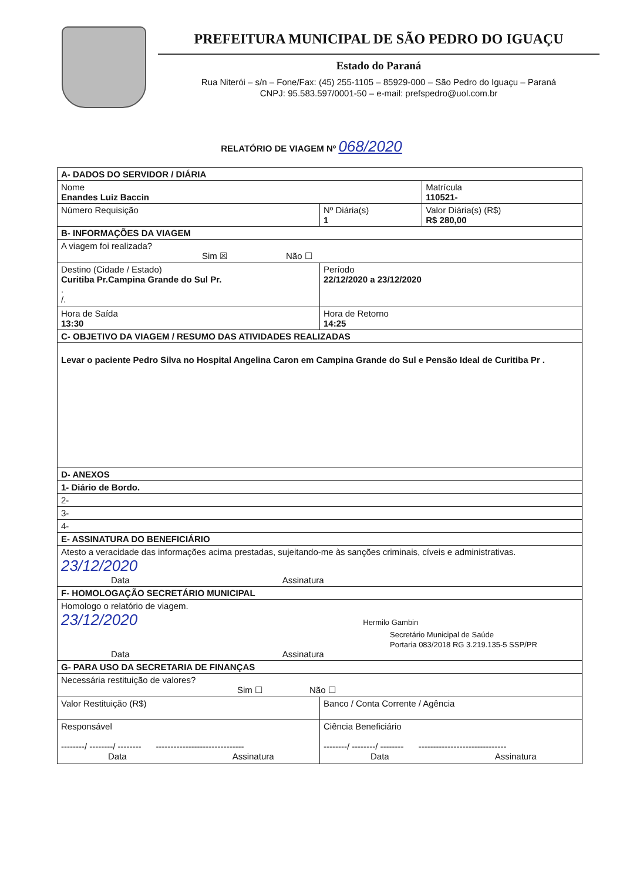PREFEITURA MUNICIPAL DE SÃO PEDRO DO IGUAÇU
Estado do Paraná
Rua Niterói – s/n – Fone/Fax: (45) 255-1105 – 85929-000 – São Pedro do Iguaçu – Paraná
CNPJ: 95.583.597/0001-50 – e-mail: prefspedro@uol.com.br
RELATÓRIO DE VIAGEM Nº 068/2020
| A- DADOS DO SERVIDOR / DIÁRIA | | |
| Nome Enandes Luiz Baccin | | Matrícula 110521- |
| Número Requisição | Nº Diária(s) 1 | Valor Diária(s) (R$) R$ 280,00 |
| B- INFORMAÇÕES DA VIAGEM | | |
| A viagem foi realizada? Sim ☒ Não ☐ | | |
| Destino (Cidade / Estado) Curitiba Pr.Campina Grande do Sul Pr. . /. | Período 22/12/2020 a 23/12/2020 | |
| Hora de Saída 13:30 | Hora de Retorno 14:25 | |
| C- OBJETIVO DA VIAGEM / RESUMO DAS ATIVIDADES REALIZADAS | | |
| Levar o paciente Pedro Silva no Hospital Angelina Caron em Campina Grande do Sul e Pensão Ideal de Curitiba Pr . | | |
| D- ANEXOS | | |
| 1- Diário de Bordo. | | |
| 2- | | |
| 3- | | |
| 4- | | |
| E- ASSINATURA DO BENEFICIÁRIO | | |
| Atesto a veracidade das informações acima prestadas, sujeitando-me às sanções criminais, cíveis e administrativas. 23/12/2020 Data Assinatura | | |
| F- HOMOLOGAÇÃO SECRETÁRIO MUNICIPAL | | |
| Homologo o relatório de viagem. 23/12/2020 Hermilo Gambin Secretário Municipal de Saúde Portaria 083/2018 RG 3.219.135-5 SSP/PR Data Assinatura | | |
| G- PARA USO DA SECRETARIA DE FINANÇAS | | |
| Necessária restituição de valores? Sim ☐ Não ☐ | | |
| Valor Restituição (R$) | Banco / Conta Corrente / Agência | |
| Responsável --------/ --------/ -------- ------------------------------ Data Assinatura | Ciência Beneficiário --------/ --------/ -------- ------------------------------ Data Assinatura | |